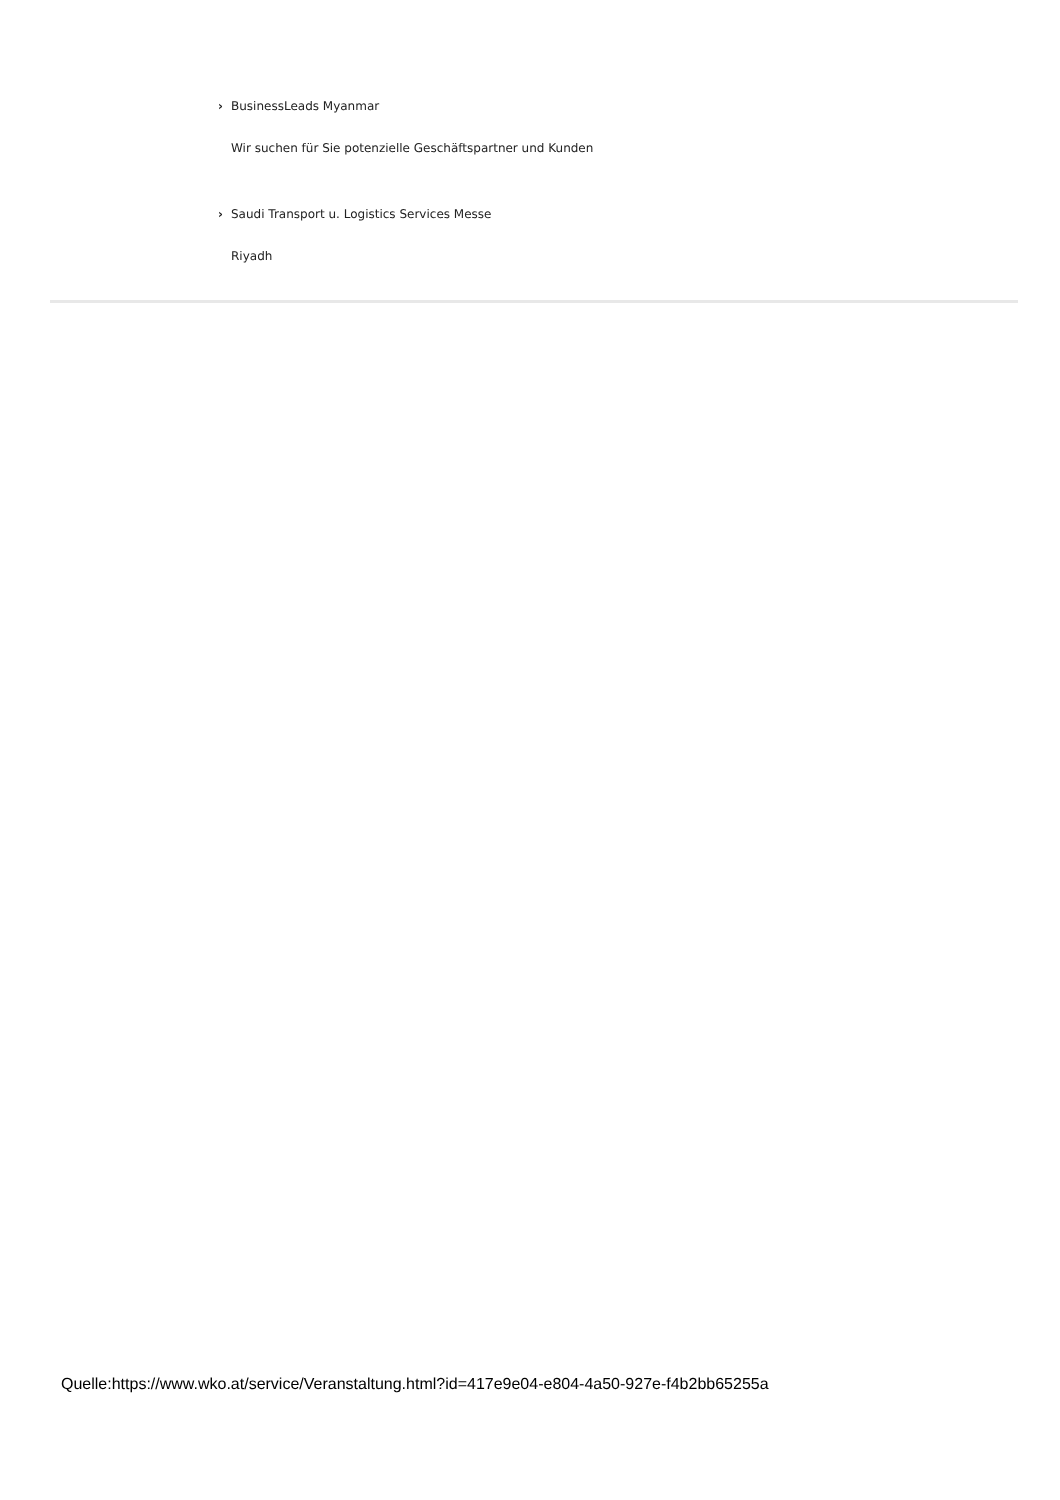› BusinessLeads Myanmar
Wir suchen für Sie potenzielle Geschäftspartner und Kunden
› Saudi Transport u. Logistics Services Messe
Riyadh
Quelle:https://www.wko.at/service/Veranstaltung.html?id=417e9e04-e804-4a50-927e-f4b2bb65255a